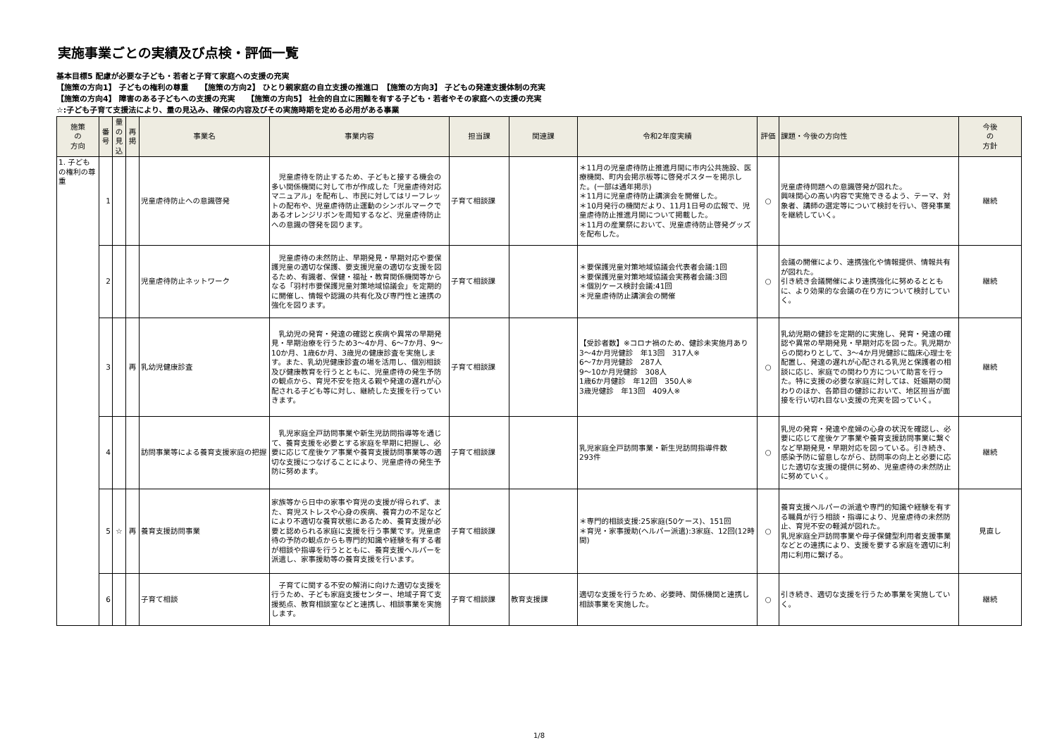実施事業ごとの実績及び点検・評価一覧
基本目標5 配慮が必要な子ども・若者と子育て家庭への支援の充実
【施策の方向1】 子どもの権利の尊重　　【施策の方向2】 ひとり親家庭の自立支援の推進口　【施策の方向3】 子どもの発達支援体制の充実
【施策の方向4】 障害のある子どもへの支援の充実　　【施策の方向5】 社会的自立に困難を有する子ども・若者やその家庭への支援の充実
☆:子ども子育て支援法により、量の見込み、確保の内容及びその実施時期を定める必用がある事業
| 施策 の 方向 | 番号 | 量の見込 | 再掲 | 事業名 | 事業内容 | 担当課 | 関連課 | 令和2年度実績 | 評価 | 課題・今後の方向性 | 今後 の 方針 |
| --- | --- | --- | --- | --- | --- | --- | --- | --- | --- | --- | --- |
| 1. 子どもの権利の尊重 | 1 | | | 児童虐待防止への意識啓発 | 児童虐待を防止するため、子どもと接する機会の多い関係機関に対して市が作成した「児童虐待対応マニュアル」を配布し、市民に対してはリーフレットの配布や、児童虐待防止運動のシンボルマークであるオレンジリボンを周知するなど、児童虐待防止への意識の啓発を図ります。 | 子育て相談課 | | ＊11月の児童虐待防止推進月間に市内公共施設、医療機関、町内会掲示板等に啓発ポスターを掲示した。(一部は通年掲示) ＊11月に児童虐待防止講演会を開催した。 ＊10月発行の機関だより、11月1日号の広報で、児童虐待防止推進月間について掲載した。 ＊11月の産業祭において、児童虐待防止啓発グッズを配布した。 | ○ | 児童虐待問題への意識啓発が図れた。 興味関心の高い内容で実施できるよう、テーマ、対象者、講師の選定等について検討を行い、啓発事業を継続していく。 | 継続 |
| | 2 | | | 児童虐待防止ネットワーク | 児童虐待の未然防止、早期発見・早期対応や要保護児童の適切な保護、要支援児童の適切な支援を図るため、有識者、保健・福祉・教育関係機関等からなる「羽村市要保護児童対策地域協議会」を定期的に開催し、情報や認識の共有化及び専門性と連携の強化を図ります。 | 子育て相談課 | | ＊要保護児童対策地域協議会代表者会議:1回 ＊要保護児童対策地域協議会実務者会議:3回 ＊個別ケース検討会議:41回 ＊児童虐待防止講演会の開催 | ○ | 会議の開催により、連携強化や情報提供、情報共有が図れた。 引き続き会議開催により連携強化に努めるとともに、より効果的な会議の在り方について検討していく。 | 継続 |
| | 3 | | 再 | 乳幼児健康診査 | 乳幼児の発育・発達の確認と疾病や異常の早期発見・早期治療を行うため3～4か月、6～7か月、9～10か月、1歳6か月、3歳児の健康診査を実施します。また、乳幼児健康診査の場を活用し、個別相談及び健康教育を行うとともに、児童虐待の発生予防の観点から、育児不安を抱える親や発達の遅れが心配される子ども等に対し、継続した支援を行っていきます。 | 子育て相談課 | | 【受診者数】※コロナ禍のため、健診未実施月あり 3～4か月児健診 年13回 317人※ 6～7か月児健診 287人 9～10か月児健診 308人 1歳6か月健診 年12回 350人※ 3歳児健診 年13回 409人※ | ○ | 乳幼児期の健診を定期的に実施し、発育・発達の確認や異常の早期発見・早期対応を図った。乳児期からの関わりとして、3～4か月児健診に臨床心理士を配置し、発達の遅れが心配される乳児と保護者の相談に応じ、家庭での関わり方について助言を行った。特に支援の必要な家庭に対しては、妊娠期の関わりのほか、各節目の健診において、地区担当が面接を行い切れ目ない支援の充実を図っていく。 | 継続 |
| | 4 | | | 訪問事業等による養育支援家庭の把握 | 乳児家庭全戸訪問事業や新生児訪問指導等を通じて、養育支援を必要とする家庭を早期に把握し、必要に応じて産後ケア事業や養育支援訪問事業等の適切な支援につなげることにより、児童虐待の発生予防に努めます。 | 子育て相談課 | | 乳児家庭全戸訪問事業・新生児訪問指導件数 293件 | ○ | 乳児の発育・発達や産婦の心身の状況を確認し、必要に応じて産後ケア事業や養育支援訪問事業に繋ぐなど早期発見・早期対応を図っている。引き続き、感染予防に留意しながら、訪問率の向上と必要に応じた適切な支援の提供に努め、児童虐待の未然防止に努めていく。 | 継続 |
| | 5 | ☆ | 再 | 養育支援訪問事業 | 家族等から日中の家事や育児の支援が得られず、また、育児ストレスや心身の疾病、養育力の不足などにより不適切な養育状態にあるため、養育支援が必要と認められる家庭に支援を行う事業です。児童虐待の予防の観点からも専門的知識や経験を有する者が相談や指導を行うとともに、養育支援ヘルパーを派遣し、家事援助等の養育支援を行います。 | 子育て相談課 | | ＊専門的相談支援:25家庭(50ケース)、151回 ＊育児・家事援助(ヘルパー派遣):3家庭、12回(12時間) | ○ | 養育支援ヘルパーの派遣や専門的知識や経験を有する職員が行う相談・指導により、児童虐待の未然防止、育児不安の軽減が図れた。 乳児家庭全戸訪問事業や母子保健型利用者支援事業などとの連携により、支援を要する家庭を適切に利用に利用に繋げる。 | 見直し |
| | 6 | | | 子育て相談 | 子育てに関する不安の解消に向けた適切な支援を行うため、子ども家庭支援センター、地域子育て支援拠点、教育相談室などと連携し、相談事業を実施します。 | 子育て相談課 | 教育支援課 | 適切な支援を行うため、必要時、関係機関と連携し相談事業を実施した。 | ○ | 引き続き、適切な支援を行うため事業を実施していく。 | 継続 |
1/8